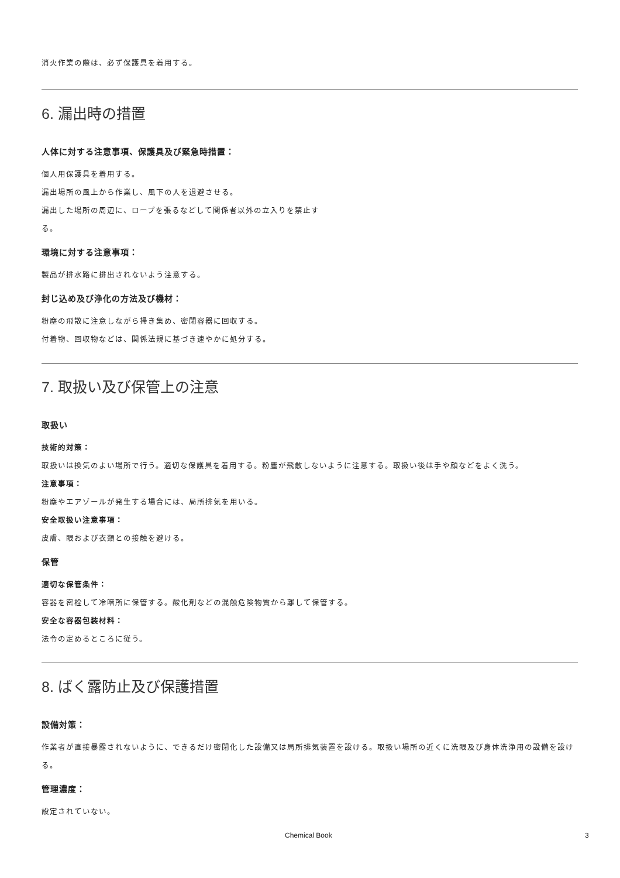消火作業の際は、必ず保護具を着用する。
6. 漏出時の措置
人体に対する注意事項、保護具及び緊急時措置：
個人用保護具を着用する。
漏出場所の風上から作業し、風下の人を退避させる。
漏出した場所の周辺に、ロープを張るなどして関係者以外の立入りを禁止す
る。
環境に対する注意事項：
製品が排水路に排出されないよう注意する。
封じ込め及び浄化の方法及び機材：
粉塵の飛散に注意しながら掃き集め、密閉容器に回収する。
付着物、回収物などは、関係法規に基づき速やかに処分する。
7. 取扱い及び保管上の注意
取扱い
技術的対策：
取扱いは換気のよい場所で行う。適切な保護具を着用する。粉塵が飛散しないように注意する。取扱い後は手や顔などをよく洗う。
注意事項：
粉塵やエアゾールが発生する場合には、局所排気を用いる。
安全取扱い注意事項：
皮膚、眼および衣類との接触を避ける。
保管
適切な保管条件：
容器を密栓して冷暗所に保管する。酸化剤などの混触危険物質から離して保管する。
安全な容器包装材料：
法令の定めるところに従う。
8. ばく露防止及び保護措置
設備対策：
作業者が直接暴露されないように、できるだけ密閉化した設備又は局所排気装置を設ける。取扱い場所の近くに洗眼及び身体洗浄用の設備を設ける。
管理濃度：
設定されていない。
Chemical Book 3